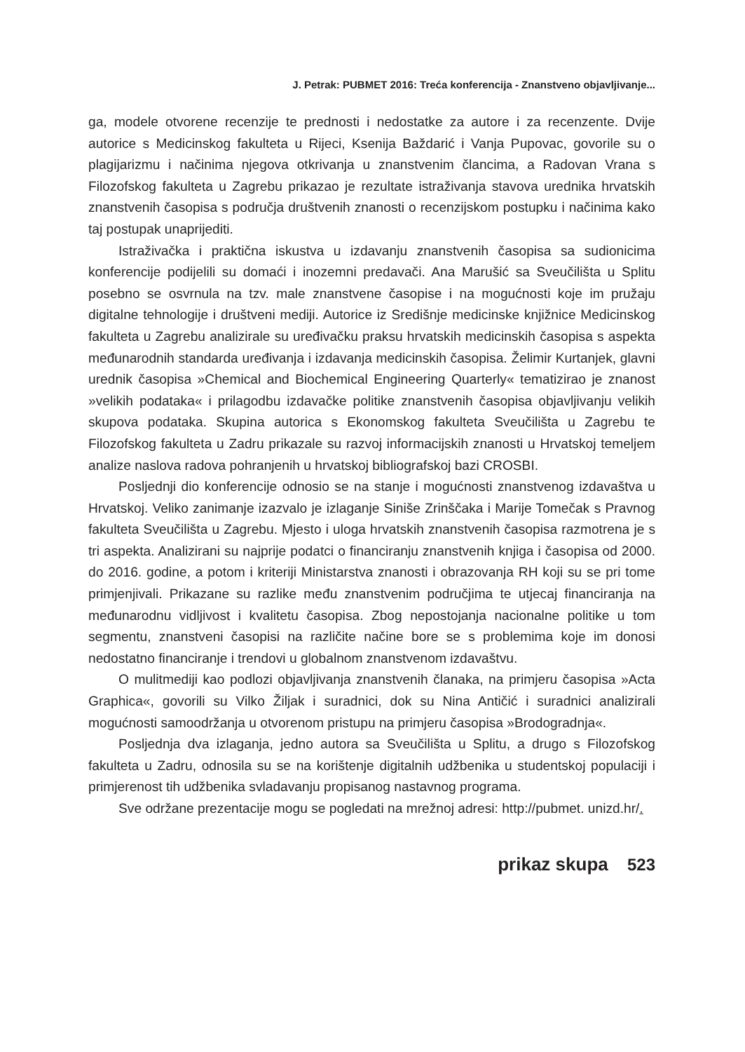J. Petrak: PUBMET 2016: Treća konferencija - Znanstveno objavljivanje...
ga, modele otvorene recenzije te prednosti i nedostatke za autore i za recenzente. Dvije autorice s Medicinskog fakulteta u Rijeci, Ksenija Baždarić i Vanja Pupovac, govorile su o plagijarizmu i načinima njegova otkrivanja u znanstvenim člancima, a Radovan Vrana s Filozofskog fakulteta u Zagrebu prikazao je rezultate istraživanja stavova urednika hrvatskih znanstvenih časopisa s područja društvenih znanosti o recenzijskom postupku i načinima kako taj postupak unaprijediti.
Istraživačka i praktična iskustva u izdavanju znanstvenih časopisa sa sudionicima konferencije podijelili su domaći i inozemni predavači. Ana Marušić sa Sveučilišta u Splitu posebno se osvrnula na tzv. male znanstvene časopise i na mogućnosti koje im pružaju digitalne tehnologije i društveni mediji. Autorice iz Središnje medicinske knjižnice Medicinskog fakulteta u Zagrebu analizirale su uređivačku praksu hrvatskih medicinskih časopisa s aspekta međunarodnih standarda uređivanja i izdavanja medicinskih časopisa. Želimir Kurtanjek, glavni urednik časopisa »Chemical and Biochemical Engineering Quarterly« tematizirao je znanost »velikih podataka« i prilagodbu izdavačke politike znanstvenih časopisa objavljivanju velikih skupova podataka. Skupina autorica s Ekonomskog fakulteta Sveučilišta u Zagrebu te Filozofskog fakulteta u Zadru prikazale su razvoj informacijskih znanosti u Hrvatskoj temeljem analize naslova radova pohranjenih u hrvatskoj bibliografskoj bazi CROSBI.
Posljednji dio konferencije odnosio se na stanje i mogućnosti znanstvenog izdavaštva u Hrvatskoj. Veliko zanimanje izazvalo je izlaganje Siniše Zrinščaka i Marije Tomečak s Pravnog fakulteta Sveučilišta u Zagrebu. Mjesto i uloga hrvatskih znanstvenih časopisa razmotrena je s tri aspekta. Analizirani su najprije podatci o financiranju znanstvenih knjiga i časopisa od 2000. do 2016. godine, a potom i kriteriji Ministarstva znanosti i obrazovanja RH koji su se pri tome primjenjivali. Prikazane su razlike među znanstvenim područjima te utjecaj financiranja na međunarodnu vidljivost i kvalitetu časopisa. Zbog nepostojanja nacionalne politike u tom segmentu, znanstveni časopisi na različite načine bore se s problemima koje im donosi nedostatno financiranje i trendovi u globalnom znanstvenom izdavaštvu.
O mulitmediji kao podlozi objavljivanja znanstvenih članaka, na primjeru časopisa »Acta Graphica«, govorili su Vilko Žiljak i suradnici, dok su Nina Antičić i suradnici analizirali mogućnosti samoodržanja u otvorenom pristupu na primjeru časopisa »Brodogradnja«.
Posljednja dva izlaganja, jedno autora sa Sveučilišta u Splitu, a drugo s Filozofskog fakulteta u Zadru, odnosila su se na korištenje digitalnih udžbenika u studentskoj populaciji i primjerenost tih udžbenika svladavanju propisanog nastavnog programa.
Sve održane prezentacije mogu se pogledati na mrežnoj adresi: http://pubmet. unizd.hr/.
prikaz skupa 523